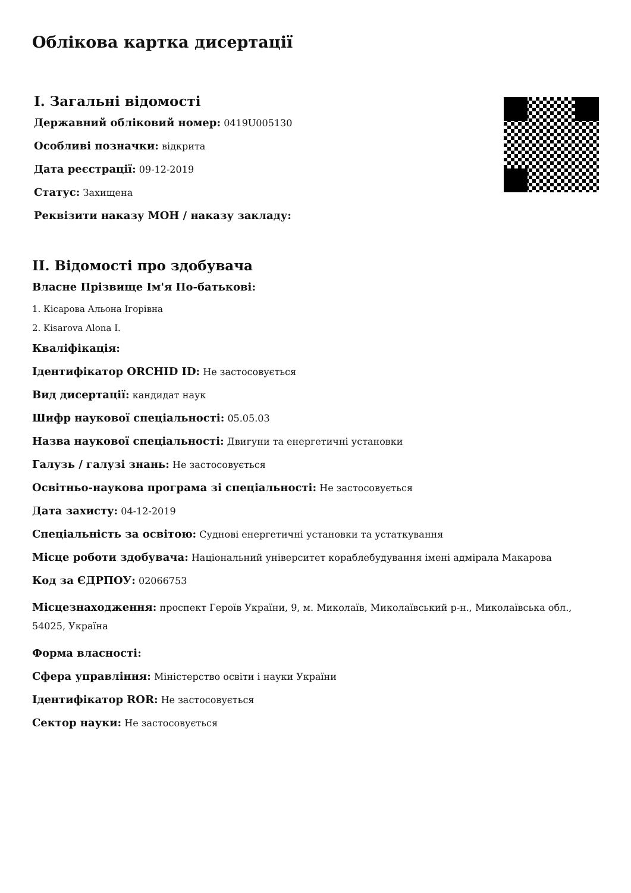Облікова картка дисертації
I. Загальні відомості
Державний обліковий номер: 0419U005130
Особливі позначки: відкрита
Дата реєстрації: 09-12-2019
Статус: Захищена
Реквізити наказу МОН / наказу закладу:
II. Відомості про здобувача
Власне Прізвище Ім'я По-батькові:
1. Кісарова Альона Ігорівна
2. Kisarova Alona I.
Кваліфікація:
Ідентифікатор ORCHID ID: Не застосовується
Вид дисертації: кандидат наук
Шифр наукової спеціальності: 05.05.03
Назва наукової спеціальності: Двигуни та енергетичні установки
Галузь / галузі знань: Не застосовується
Освітньо-наукова програма зі спеціальності: Не застосовується
Дата захисту: 04-12-2019
Спеціальність за освітою: Суднові енергетичні установки та устаткування
Місце роботи здобувача: Національний університет кораблебудування імені адмірала Макарова
Код за ЄДРПОУ: 02066753
Місцезнаходження: проспект Героїв України, 9, м. Миколаїв, Миколаївський р-н., Миколаївська обл., 54025, Україна
Форма власності:
Сфера управління: Міністерство освіти і науки України
Ідентифікатор ROR: Не застосовується
Сектор науки: Не застосовується